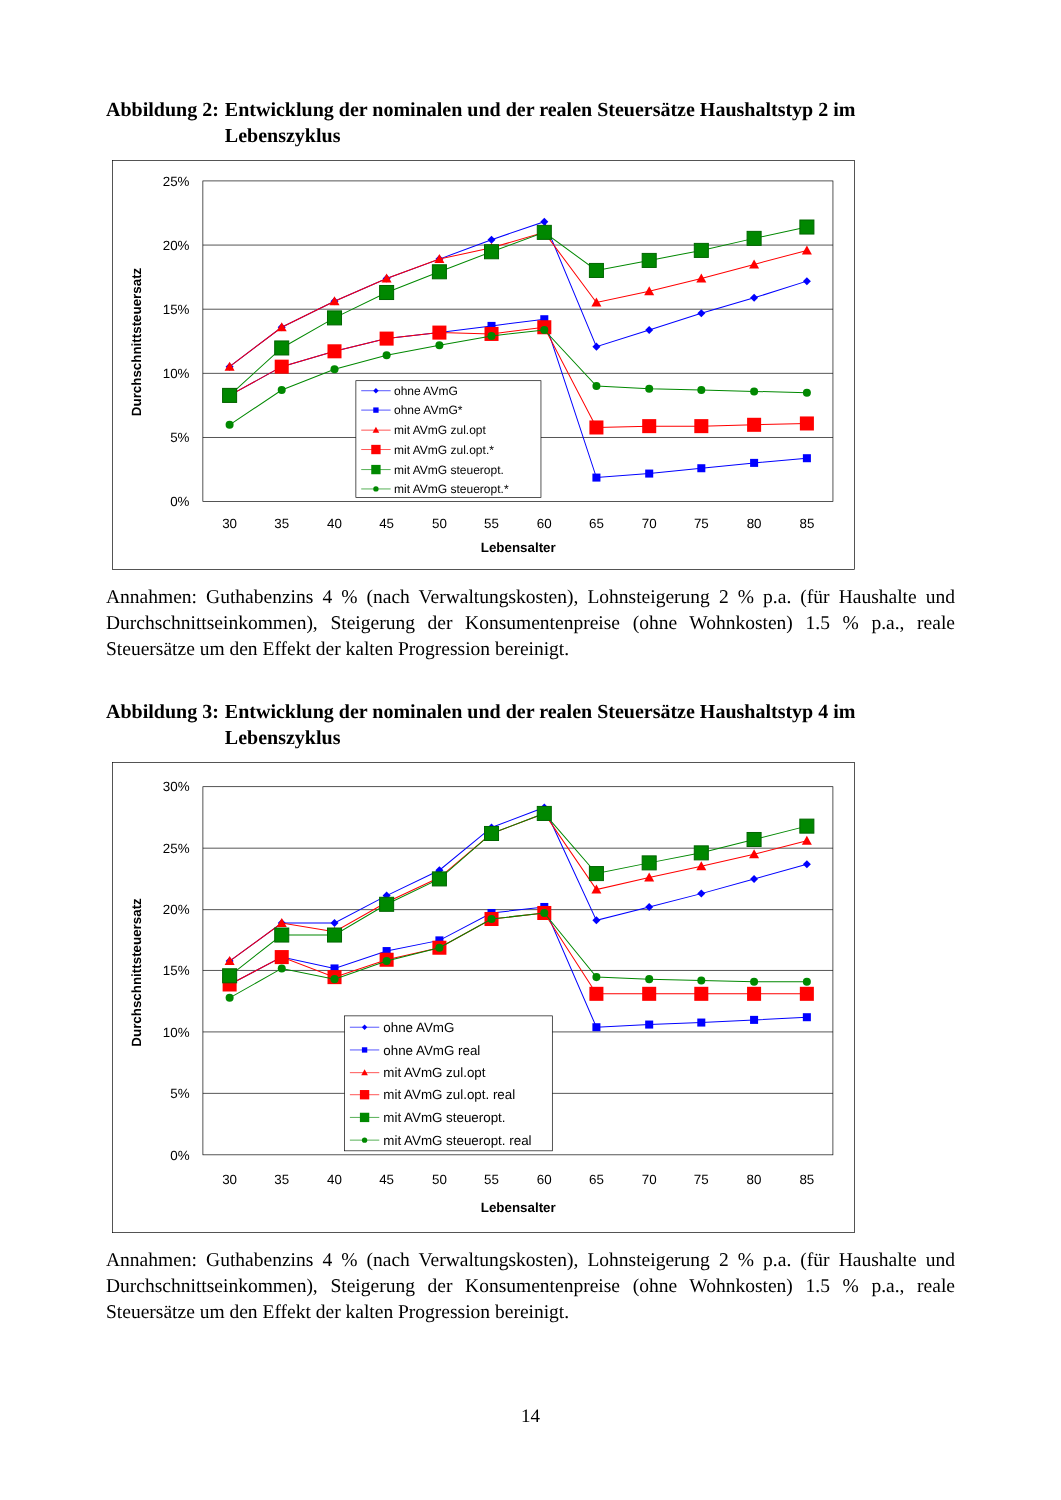Abbildung 2: Entwicklung der nominalen und der realen Steuersätze Haushaltstyp 2 im Lebenszyklus
25%
20%
15%
10%
5%
0%
30
35
40
45
50
55
60
65
70
75
80
85
Lebensalter
Durchschnittsteuersatz
ohne AVmG
ohne AVmG*
mit AVmG zul.opt
mit AVmG zul.opt.*
mit AVmG steueropt.
mit AVmG steueropt.*
Annahmen: Guthabenzins 4 % (nach Verwaltungskosten), Lohnsteigerung 2 % p.a. (für Haushalte und Durchschnittseinkommen), Steigerung der Konsumentenpreise (ohne Wohnkosten) 1.5 % p.a., reale Steuersätze um den Effekt der kalten Progression bereinigt.
Abbildung 3: Entwicklung der nominalen und der realen Steuersätze Haushaltstyp 4 im Lebenszyklus
30%
25%
20%
15%
10%
5%
0%
30
35
40
45
50
55
60
65
70
75
80
85
Lebensalter
Durchschnittsteuersatz
ohne AVmG
ohne AVmG real
mit AVmG zul.opt
mit AVmG zul.opt. real
mit AVmG steueropt.
mit AVmG steueropt. real
Annahmen: Guthabenzins 4 % (nach Verwaltungskosten), Lohnsteigerung 2 % p.a. (für Haushalte und Durchschnittseinkommen), Steigerung der Konsumentenpreise (ohne Wohnkosten) 1.5 % p.a., reale Steuersätze um den Effekt der kalten Progression bereinigt.
14